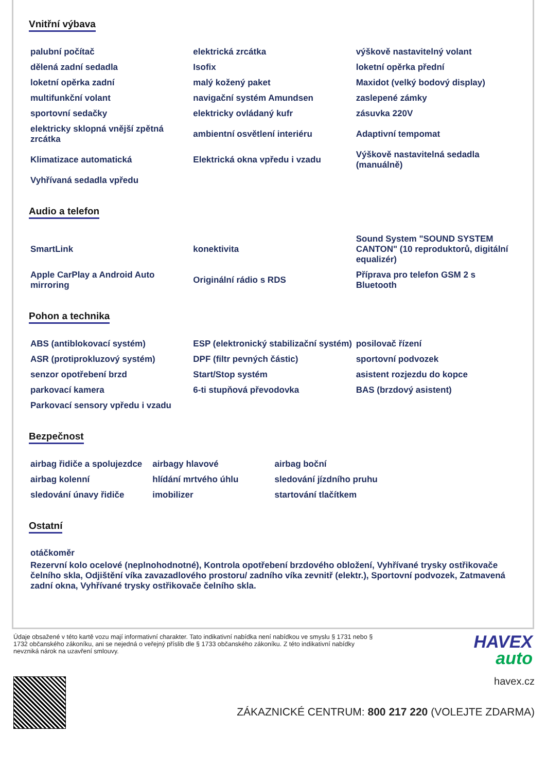Vnitřní výbava
| palubní počítač | elektrická zrcátka | výškově nastavitelný volant |
| dělená zadní sedadla | Isofix | loketní opěrka přední |
| loketní opěrka zadní | malý kožený paket | Maxidot (velký bodový display) |
| multifunkční volant | navigační systém Amundsen | zaslepené zámky |
| sportovní sedačky | elektricky ovládaný kufr | zásuvka 220V |
| elektricky sklopná vnější zpětná zrcátka | ambientní osvětlení interiéru | Adaptivní tempomat |
| Klimatizace automatická | Elektrická okna vpředu i vzadu | Výškově nastavitelná sedadla (manuálně) |
| Vyhřívaná sedadla vpředu | | |
Audio a telefon
| SmartLink | konektivita | Sound System "SOUND SYSTEM CANTON" (10 reproduktorů, digitální equalizér) |
| Apple CarPlay a Android Auto mirroring | Originální rádio s RDS | Příprava pro telefon GSM 2 s Bluetooth |
Pohon a technika
| ABS (antiblokovací systém) | ESP (elektronický stabilizační systém) | posilovač řízení |
| ASR (protiprokluzový systém) | DPF (filtr pevných částic) | sportovní podvozek |
| senzor opotřebení brzd | Start/Stop systém | asistent rozjezdu do kopce |
| parkovací kamera | 6-ti stupňová převodovka | BAS (brzdový asistent) |
| Parkovací sensory vpředu i vzadu | | |
Bezpečnost
| airbag řidiče a spolujezdce | airbagy hlavové | airbag boční |
| airbag kolenní | hlídání mrtvého úhlu | sledování jízdního pruhu |
| sledování únavy řidiče | imobilizer | startování tlačítkem |
Ostatní
otáčkoměr
Rezervní kolo ocelové (neplnohodnotné), Kontrola opotřebení brzdového obložení, Vyhřívané trysky ostřikovače čelního skla, Odjištění víka zavazadlového prostoru/ zadního víka zevnitř (elektr.), Sportovní podvozek, Zatmavená zadní okna, Vyhřívané trysky ostřikovače čelního skla.
Údaje obsažené v této kartě vozu mají informativní charakter. Tato indikativní nabídka není nabídkou ve smyslu § 1731 nebo § 1732 občanského zákoníku, ani se nejedná o veřejný příslib dle § 1733 občanského zákoníku. Z této indikativní nabídky nevzniká nárok na uzavření smlouvy.
HAVEX
auto
havex.cz
ZÁKAZNICKÉ CENTRUM: 800 217 220 (VOLEJTE ZDARMA)